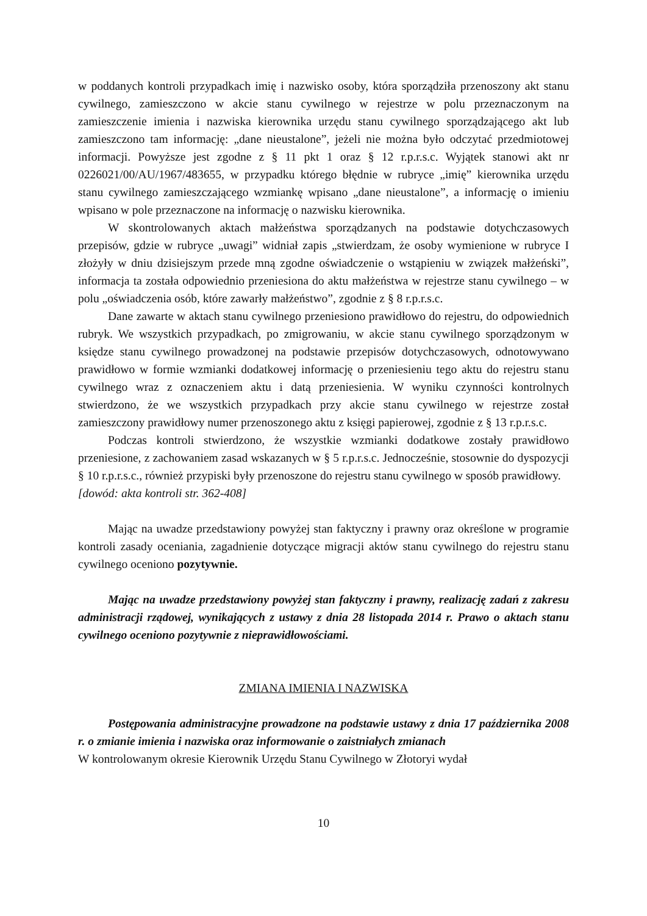w poddanych kontroli przypadkach imię i nazwisko osoby, która sporządziła przenoszony akt stanu cywilnego, zamieszczono w akcie stanu cywilnego w rejestrze w polu przeznaczonym na zamieszczenie imienia i nazwiska kierownika urzędu stanu cywilnego sporządzającego akt lub zamieszczono tam informację: „dane nieustalone”, jeżeli nie można było odczytać przedmiotowej informacji. Powyższe jest zgodne z § 11 pkt 1 oraz § 12 r.p.r.s.c. Wyjątek stanowi akt nr 0226021/00/AU/1967/483655, w przypadku którego błędnie w rubryce „imię” kierownika urzędu stanu cywilnego zamieszczającego wzmiankę wpisano „dane nieustalone”, a informację o imieniu wpisano w pole przeznaczone na informację o nazwisku kierownika.
W skontrolowanych aktach małżeństwa sporządzanych na podstawie dotychczasowych przepisów, gdzie w rubryce „uwagi” widniał zapis „stwierdzam, że osoby wymienione w rubryce I złożyły w dniu dzisiejszym przede mną zgodne oświadczenie o wstąpieniu w związek małżeński”, informacja ta została odpowiednio przeniesiona do aktu małżeństwa w rejestrze stanu cywilnego – w polu „oświadczenia osób, które zawarły małżeństwo”, zgodnie z § 8 r.p.r.s.c.
Dane zawarte w aktach stanu cywilnego przeniesiono prawidłowo do rejestru, do odpowiednich rubryk. We wszystkich przypadkach, po zmigrowaniu, w akcie stanu cywilnego sporządzonym w księdze stanu cywilnego prowadzonej na podstawie przepisów dotychczasowych, odnotowywano prawidłowo w formie wzmianki dodatkowej informację o przeniesieniu tego aktu do rejestru stanu cywilnego wraz z oznaczeniem aktu i datą przeniesienia. W wyniku czynności kontrolnych stwierdzono, że we wszystkich przypadkach przy akcie stanu cywilnego w rejestrze został zamieszczony prawidłowy numer przenoszonego aktu z księgi papierowej, zgodnie z § 13 r.p.r.s.c.
Podczas kontroli stwierdzono, że wszystkie wzmianki dodatkowe zostały prawidłowo przeniesione, z zachowaniem zasad wskazanych w § 5 r.p.r.s.c. Jednocześnie, stosownie do dyspozycji § 10 r.p.r.s.c., również przypiski były przenoszone do rejestru stanu cywilnego w sposób prawidłowy.
[dowód: akta kontroli str. 362-408]
Mając na uwadze przedstawiony powyżej stan faktyczny i prawny oraz określone w programie kontroli zasady oceniania, zagadnienie dotyczące migracji aktów stanu cywilnego do rejestru stanu cywilnego oceniono pozytywnie.
Mając na uwadze przedstawiony powyżej stan faktyczny i prawny, realizację zadań z zakresu administracji rządowej, wynikających z ustawy z dnia 28 listopada 2014 r. Prawo o aktach stanu cywilnego oceniono pozytywnie z nieprawidłowościami.
ZMIANA IMIENIA I NAZWISKA
Postępowania administracyjne prowadzone na podstawie ustawy z dnia 17 października 2008 r. o zmianie imienia i nazwiska oraz informowanie o zaistniałych zmianach
W kontrolowanym okresie Kierownik Urzędu Stanu Cywilnego w Złotoryi wydał
10